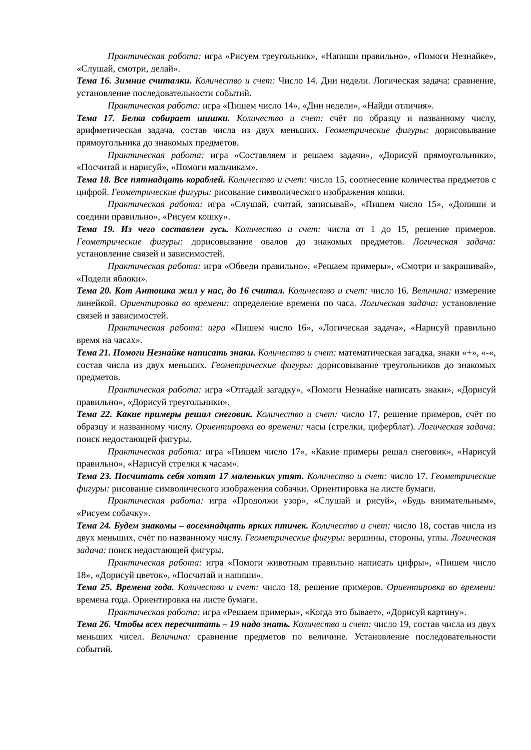Практическая работа: игра «Рисуем треугольник», «Напиши правильно», «Помоги Незнайке», «Слушай, смотри, делай».
Тема 16. Зимние считалки. Количество и счет: Число 14. Дни недели. Логическая задача: сравнение, установление последовательности событий.
Практическая работа: игра «Пишем число 14», «Дни недели», «Найди отличия».
Тема 17. Белка собирает шишки. Количество и счет: счёт по образцу и названному числу, арифметическая задача, состав числа из двух меньших. Геометрические фигуры: дорисовывание прямоугольника до знакомых предметов.
Практическая работа: игра «Составляем и решаем задачи», «Дорисуй прямоугольники», «Посчитай и нарисуй», «Помоги мальчикам».
Тема 18. Все пятнадцать кораблей. Количество и счет: число 15, соотнесение количества предметов с цифрой. Геометрические фигуры: рисование символического изображения кошки.
Практическая работа: игра «Слушай, считай, записывай», «Пишем число 15», «Допиши и соедини правильно», «Рисуем кошку».
Тема 19. Из чего составлен гусь. Количество и счет: числа от 1 до 15, решение примеров. Геометрические фигуры: дорисовывание овалов до знакомых предметов. Логическая задача: установление связей и зависимостей.
Практическая работа: игра «Обведи правильно», «Решаем примеры», «Смотри и закрашивай», «Подели яблоки».
Тема 20. Кот Антошка жил у нас, до 16 считал. Количество и счет: число 16. Величина: измерение линейкой. Ориентировка во времени: определение времени по часа. Логическая задача: установление связей и зависимостей.
Практическая работа: игра «Пишем число 16», «Логическая задача», «Нарисуй правильно время на часах».
Тема 21. Помоги Незнайке написать знаки. Количество и счет: математическая загадка, знаки «+», «-«, состав числа из двух меньших. Геометрические фигуры: дорисовывание треугольников до знакомых предметов.
Практическая работа: игра «Отгадай загадку», «Помоги Незнайке написать знаки», «Дорисуй правильно», «Дорисуй треугольники».
Тема 22. Какие примеры решал снеговик. Количество и счет: число 17, решение примеров, счёт по образцу и названному числу. Ориентировка во времени: часы (стрелки, циферблат). Логическая задача: поиск недостающей фигуры.
Практическая работа: игра «Пишем число 17», «Какие примеры решал снеговик», «Нарисуй правильно», «Нарисуй стрелки к часам».
Тема 23. Посчитать себя хотят 17 маленьких утят. Количество и счет: число 17. Геометрические фигуры: рисование символического изображения собачки. Ориентировка на листе бумаги.
Практическая работа: игра «Продолжи узор», «Слушай и рисуй», «Будь внимательным», «Рисуем собачку».
Тема 24. Будем знакомы – восемнадцать ярких птичек. Количество и счет: число 18, состав числа из двух меньших, счёт по названному числу. Геометрические фигуры: вершины, стороны, углы. Логическая задача: поиск недостающей фигуры.
Практическая работа: игра «Помоги животным правильно написать цифры», «Пишем число 18», «Дорисуй цветок», «Посчитай и напиши».
Тема 25. Времена года. Количество и счет: число 18, решение примеров. Ориентировка во времени: времена года. Ориентировка на листе бумаги.
Практическая работа: игра «Решаем примеры», «Когда это бывает», «Дорисуй картину».
Тема 26. Чтобы всех пересчитать – 19 надо знать. Количество и счет: число 19, состав числа из двух меньших чисел. Величина: сравнение предметов по величине. Установление последовательности событий.